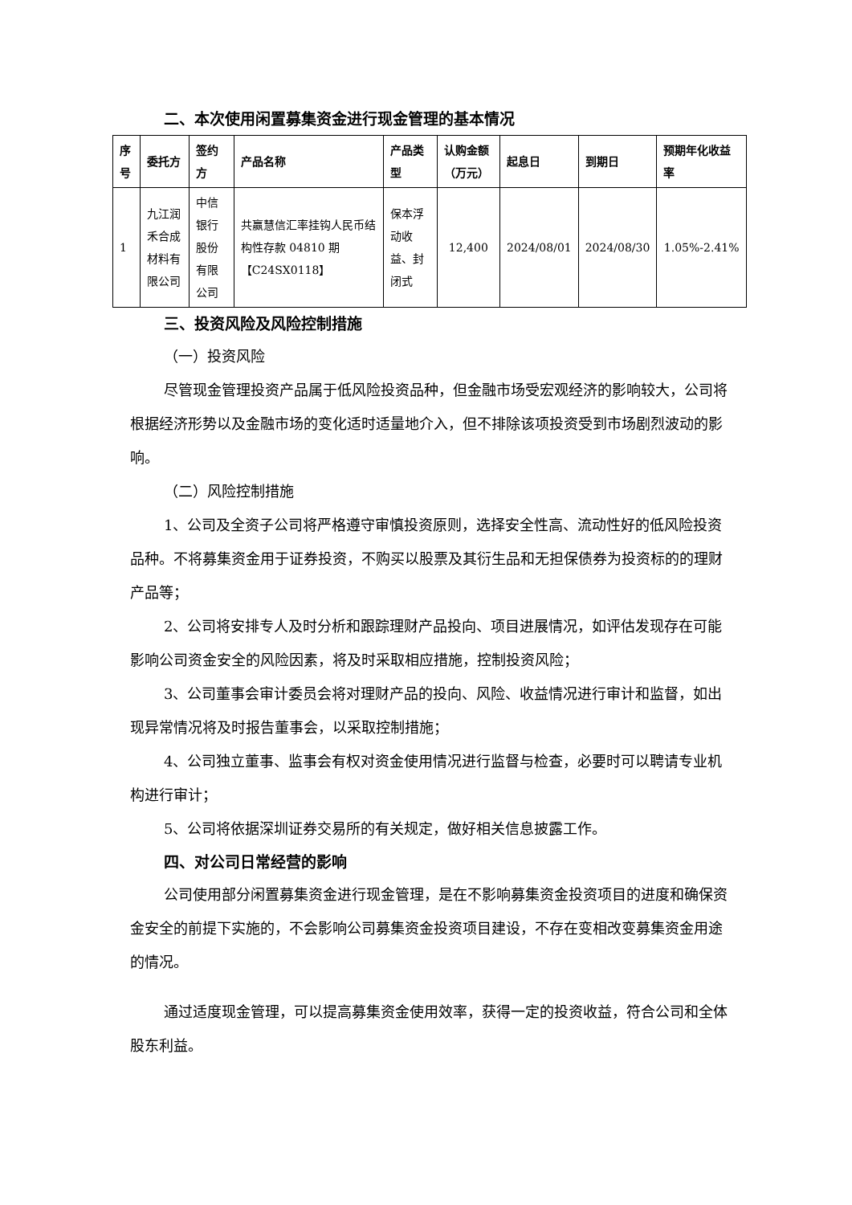二、本次使用闲置募集资金进行现金管理的基本情况
| 序号 | 委托方 | 签约方 | 产品名称 | 产品类型 | 认购金额（万元） | 起息日 | 到期日 | 预期年化收益率 |
| --- | --- | --- | --- | --- | --- | --- | --- | --- |
| 1 | 九江润禾合成材料有限公司 | 中信银行股份有限公司 | 共赢慧信汇率挂钩人民币结构性存款 04810 期【C24SX0118】 | 保本浮动收益、封闭式 | 12,400 | 2024/08/01 | 2024/08/30 | 1.05%-2.41% |
三、投资风险及风险控制措施
（一）投资风险
尽管现金管理投资产品属于低风险投资品种，但金融市场受宏观经济的影响较大，公司将根据经济形势以及金融市场的变化适时适量地介入，但不排除该项投资受到市场剧烈波动的影响。
（二）风险控制措施
1、公司及全资子公司将严格遵守审慎投资原则，选择安全性高、流动性好的低风险投资品种。不将募集资金用于证券投资，不购买以股票及其衍生品和无担保债券为投资标的的理财产品等；
2、公司将安排专人及时分析和跟踪理财产品投向、项目进展情况，如评估发现存在可能影响公司资金安全的风险因素，将及时采取相应措施，控制投资风险；
3、公司董事会审计委员会将对理财产品的投向、风险、收益情况进行审计和监督，如出现异常情况将及时报告董事会，以采取控制措施；
4、公司独立董事、监事会有权对资金使用情况进行监督与检查，必要时可以聘请专业机构进行审计；
5、公司将依据深圳证券交易所的有关规定，做好相关信息披露工作。
四、对公司日常经营的影响
公司使用部分闲置募集资金进行现金管理，是在不影响募集资金投资项目的进度和确保资金安全的前提下实施的，不会影响公司募集资金投资项目建设，不存在变相改变募集资金用途的情况。
通过适度现金管理，可以提高募集资金使用效率，获得一定的投资收益，符合公司和全体股东利益。